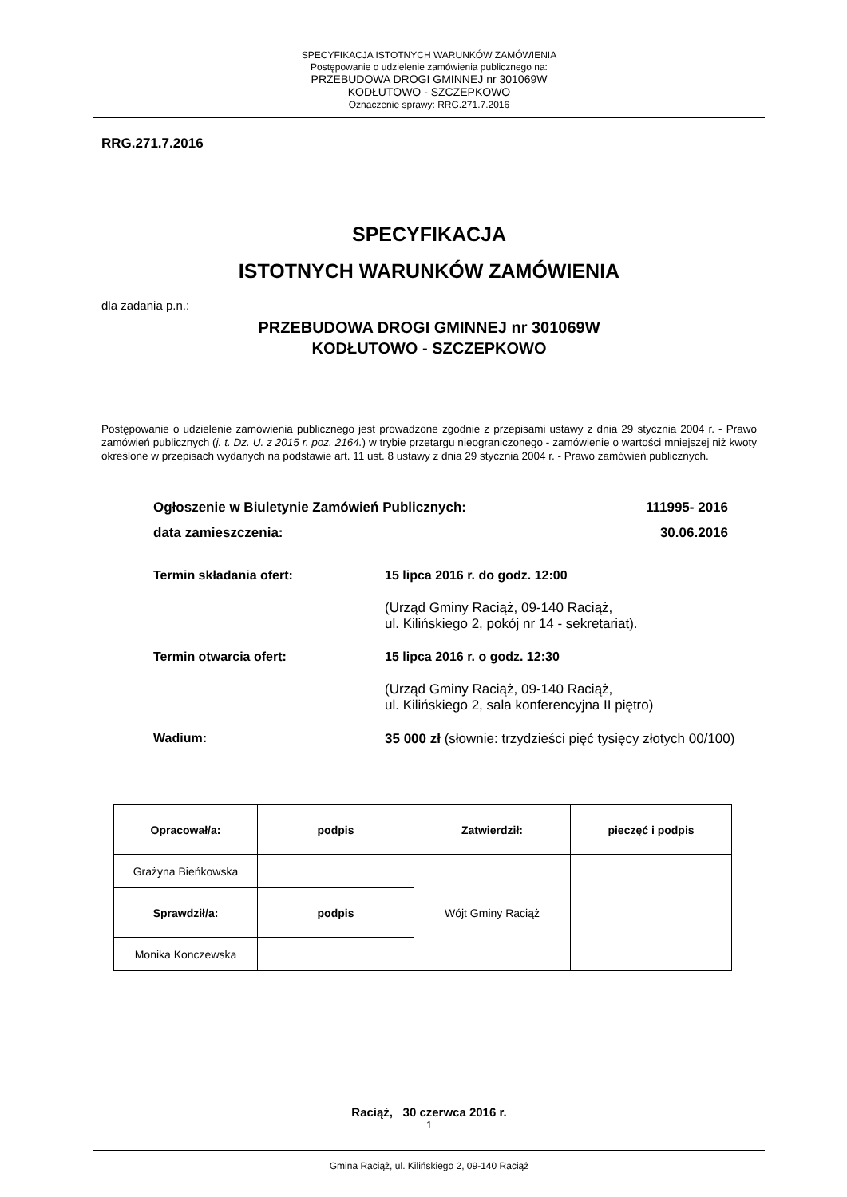SPECYFIKACJA ISTOTNYCH WARUNKÓW ZAMÓWIENIA
Postępowanie o udzielenie zamówienia publicznego na:
PRZEBUDOWA DROGI GMINNEJ nr 301069W
KODŁUTOWO - SZCZEPKOWO
Oznaczenie sprawy: RRG.271.7.2016
RRG.271.7.2016
SPECYFIKACJA
ISTOTNYCH WARUNKÓW ZAMÓWIENIA
dla zadania p.n.:
PRZEBUDOWA DROGI GMINNEJ nr 301069W
KODŁUTOWO - SZCZEPKOWO
Postępowanie o udzielenie zamówienia publicznego jest prowadzone zgodnie z przepisami ustawy z dnia 29 stycznia 2004 r. - Prawo zamówień publicznych (j. t. Dz. U. z 2015 r. poz. 2164.) w trybie przetargu nieograniczonego - zamówienie o wartości mniejszej niż kwoty określone w przepisach wydanych na podstawie art. 11 ust. 8 ustawy z dnia 29 stycznia 2004 r. - Prawo zamówień publicznych.
| Ogłoszenie w Biuletynie Zamówień Publicznych: | 111995- 2016 |
| data zamieszczenia: | 30.06.2016 |
| Termin składania ofert: | 15 lipca 2016 r. do godz. 12:00 |
| | (Urząd Gminy Raciąż, 09-140 Raciąż, ul. Kilińskiego 2, pokój nr 14 - sekretariat). |
| Termin otwarcia ofert: | 15 lipca 2016 r. o godz. 12:30 |
| | (Urząd Gminy Raciąż, 09-140 Raciąż, ul. Kilińskiego 2, sala konferencyjna II piętro) |
| Wadium: | 35 000 zł (słownie: trzydzieści pięć tysięcy złotych 00/100) |
| Opracował/a: | podpis | Zatwierdził: | pieczęć i podpis |
| Grażyna Bieńkowska | | Wójt Gminy Raciąż | |
| Sprawdził/a: | podpis | | |
| Monika Konczewska | | | |
Raciąż, 30 czerwca 2016 r.
1
Gmina Raciąż, ul. Kilińskiego 2, 09-140 Raciąż